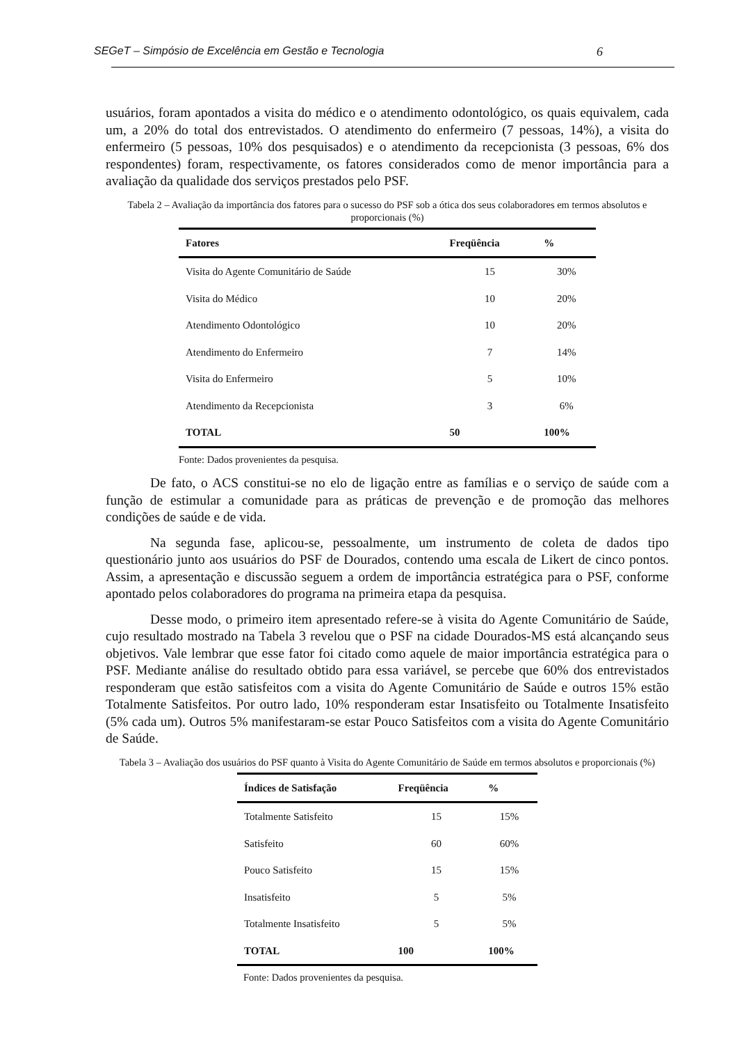SEGeT – Simpósio de Excelência em Gestão e Tecnologia 6
usuários, foram apontados a visita do médico e o atendimento odontológico, os quais equivalem, cada um, a 20% do total dos entrevistados. O atendimento do enfermeiro (7 pessoas, 14%), a visita do enfermeiro (5 pessoas, 10% dos pesquisados) e o atendimento da recepcionista (3 pessoas, 6% dos respondentes) foram, respectivamente, os fatores considerados como de menor importância para a avaliação da qualidade dos serviços prestados pelo PSF.
Tabela 2 – Avaliação da importância dos fatores para o sucesso do PSF sob a ótica dos seus colaboradores em termos absolutos e proporcionais (%)
| Fatores | Freqüência | % |
| --- | --- | --- |
| Visita do Agente Comunitário de Saúde | 15 | 30% |
| Visita do Médico | 10 | 20% |
| Atendimento Odontológico | 10 | 20% |
| Atendimento do Enfermeiro | 7 | 14% |
| Visita do Enfermeiro | 5 | 10% |
| Atendimento da Recepcionista | 3 | 6% |
| TOTAL | 50 | 100% |
Fonte: Dados provenientes da pesquisa.
De fato, o ACS constitui-se no elo de ligação entre as famílias e o serviço de saúde com a função de estimular a comunidade para as práticas de prevenção e de promoção das melhores condições de saúde e de vida.
Na segunda fase, aplicou-se, pessoalmente, um instrumento de coleta de dados tipo questionário junto aos usuários do PSF de Dourados, contendo uma escala de Likert de cinco pontos. Assim, a apresentação e discussão seguem a ordem de importância estratégica para o PSF, conforme apontado pelos colaboradores do programa na primeira etapa da pesquisa.
Desse modo, o primeiro item apresentado refere-se à visita do Agente Comunitário de Saúde, cujo resultado mostrado na Tabela 3 revelou que o PSF na cidade Dourados-MS está alcançando seus objetivos. Vale lembrar que esse fator foi citado como aquele de maior importância estratégica para o PSF. Mediante análise do resultado obtido para essa variável, se percebe que 60% dos entrevistados responderam que estão satisfeitos com a visita do Agente Comunitário de Saúde e outros 15% estão Totalmente Satisfeitos. Por outro lado, 10% responderam estar Insatisfeito ou Totalmente Insatisfeito (5% cada um). Outros 5% manifestaram-se estar Pouco Satisfeitos com a visita do Agente Comunitário de Saúde.
Tabela 3 – Avaliação dos usuários do PSF quanto à Visita do Agente Comunitário de Saúde em termos absolutos e proporcionais (%)
| Índices de Satisfação | Freqüência | % |
| --- | --- | --- |
| Totalmente Satisfeito | 15 | 15% |
| Satisfeito | 60 | 60% |
| Pouco Satisfeito | 15 | 15% |
| Insatisfeito | 5 | 5% |
| Totalmente Insatisfeito | 5 | 5% |
| TOTAL | 100 | 100% |
Fonte: Dados provenientes da pesquisa.